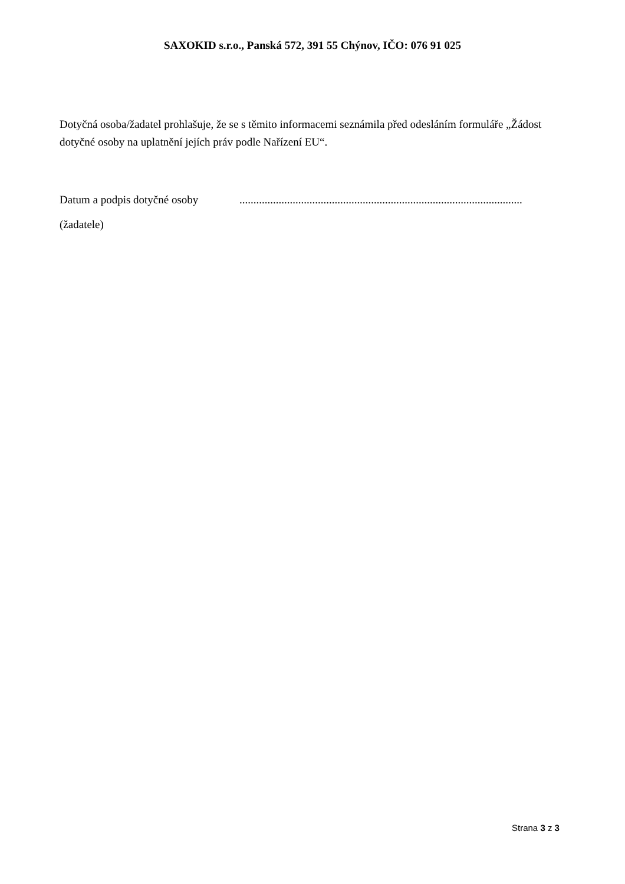SAXOKID s.r.o., Panská 572, 391 55 Chýnov, IČO: 076 91 025
Dotyčná osoba/žadatel prohlašuje, že se s těmito informacemi seznámila před odesláním formuláře „Žádost dotyčné osoby na uplatnění jejích práv podle Nařízení EU“.
Datum a podpis dotyčné osoby .....................................................................................................
(žadatele)
Strana 3 z 3